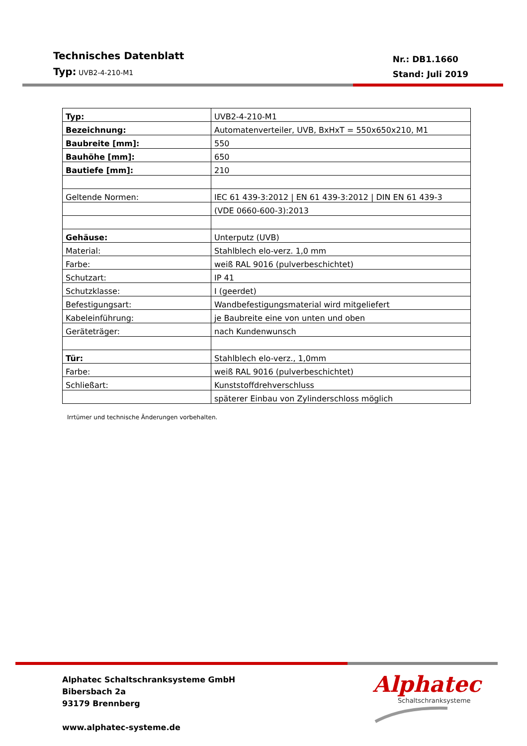Technisches Datenblatt
Typ: UVB2-4-210-M1
Nr.: DB1.1660
Stand: Juli 2019
| Typ: | UVB2-4-210-M1 |
| Bezeichnung: | Automatenverteiler, UVB, BxHxT = 550x650x210, M1 |
| Baubreite [mm]: | 550 |
| Bauhöhe [mm]: | 650 |
| Bautiefe [mm]: | 210 |
| Geltende Normen: | IEC 61 439-3:2012 / EN 61 439-3:2012 / DIN EN 61 439-3 |
| | (VDE 0660-600-3):2013 |
| Gehäuse: | Unterputz (UVB) |
| Material: | Stahlblech elo-verz. 1,0 mm |
| Farbe: | weiß RAL 9016 (pulverbeschichtet) |
| Schutzart: | IP 41 |
| Schutzklasse: | I (geerdet) |
| Befestigungsart: | Wandbefestigungsmaterial wird mitgeliefert |
| Kabeleinführung: | je Baubreite eine von unten und oben |
| Geräteträger: | nach Kundenwunsch |
| Tür: | Stahlblech elo-verz., 1,0mm |
| Farbe: | weiß RAL 9016 (pulverbeschichtet) |
| Schließart: | Kunststoffdrehverschluss |
| | späterer Einbau von Zylinderschloss möglich |
Irrtümer und technische Änderungen vorbehalten.
Alphatec Schaltschranksysteme GmbH
Bibersbach 2a
93179 Brennberg
www.alphatec-systeme.de
Alphatec
Schaltschranksysteme